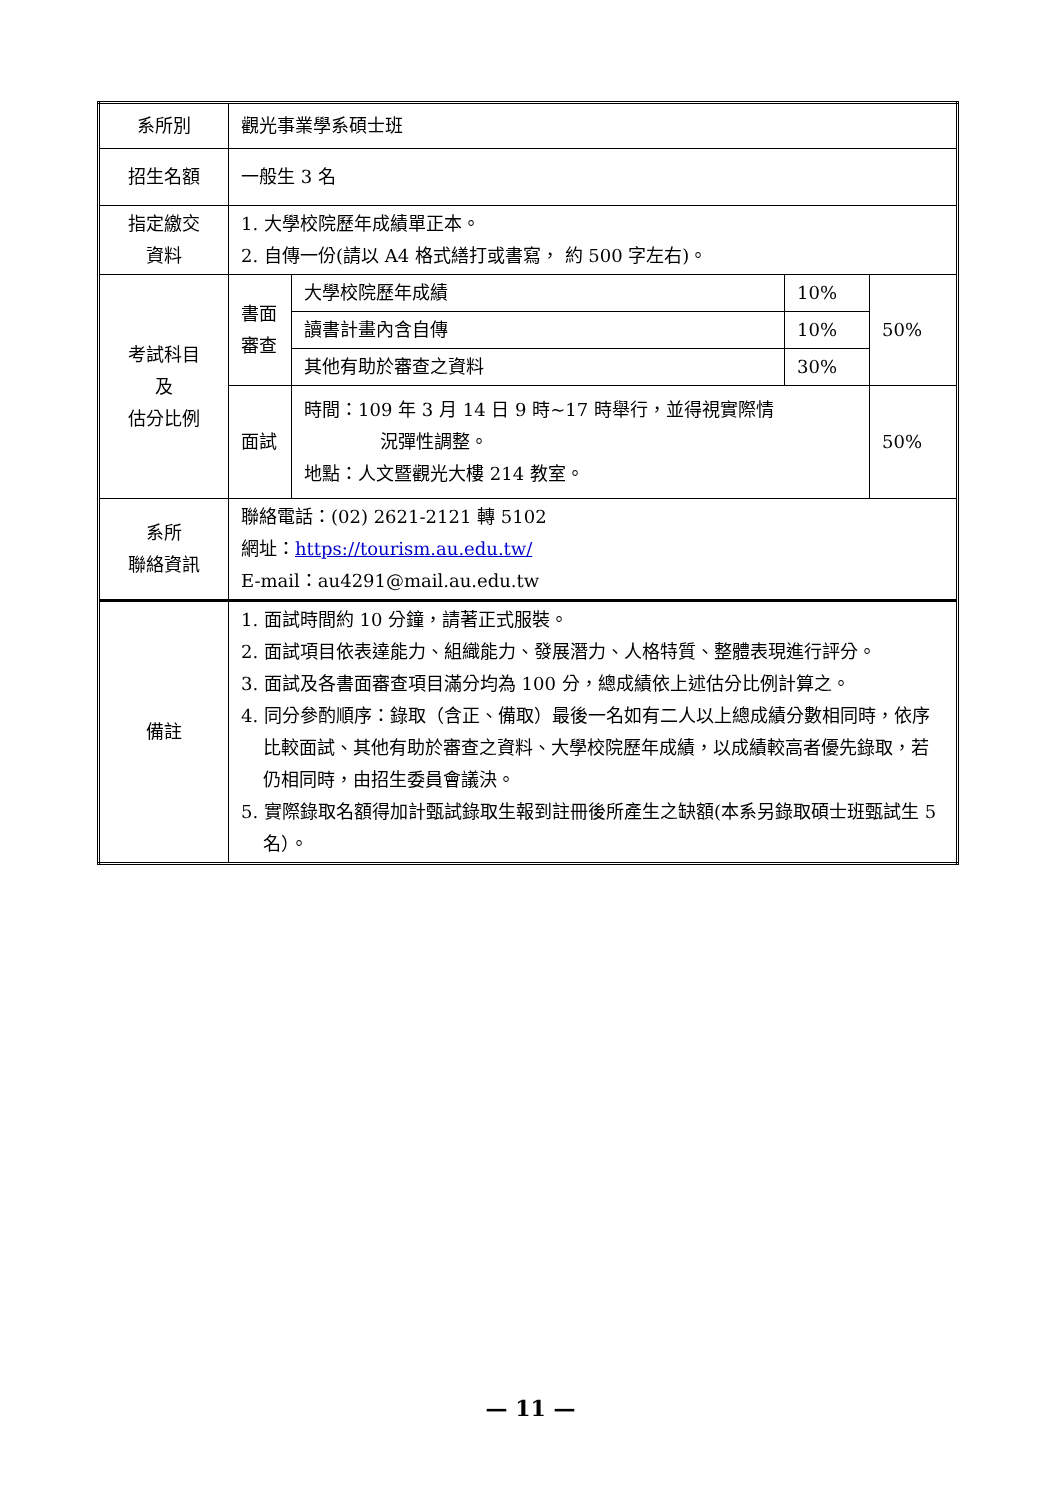| 系所別 | 觀光事業學系碩士班 | | | |
| 招生名額 | 一般生 3 名 | | | |
| 指定繳交 資料 | 1. 大學校院歷年成績單正本。 2. 自傳一份(請以 A4 格式繕打或書寫， 約 500 字左右)。 | | | |
| 考試科目 及 估分比例 | 書面 審查 | 大學校院歷年成績 | 10% | 50% |
| | | 讀書計畫內含自傳 | 10% | |
| | | 其他有助於審查之資料 | 30% | |
| | 面試 | 時間：109 年 3 月 14 日 9 時~17 時舉行，並得視實際情 況彈性調整。 地點：人文暨觀光大樓 214 教室。 | | 50% |
| 系所 聯絡資訊 | 聯絡電話：(02) 2621-2121 轉 5102 網址： https://tourism.au.edu.tw/ E-mail：au4291@mail.au.edu.tw | | | |
| 備註 | 1. 面試時間約 10 分鐘，請著正式服裝。 2. 面試項目依表達能力、組織能力、發展潛力、人格特質、整體表現進行評分。 3. 面試及各書面審查項目滿分均為 100 分，總成績依上述估分比例計算之。 4. 同分參酌順序：錄取（含正、備取）最後一名如有二人以上總成績分數相同時，依序比較面試、其他有助於審查之資料、大學校院歷年成績，以成績較高者優先錄取，若仍相同時，由招生委員會議決。 5. 實際錄取名額得加計甄試錄取生報到註冊後所產生之缺額(本系另錄取碩士班甄試生 5 名）。 | | | |
— 11 —